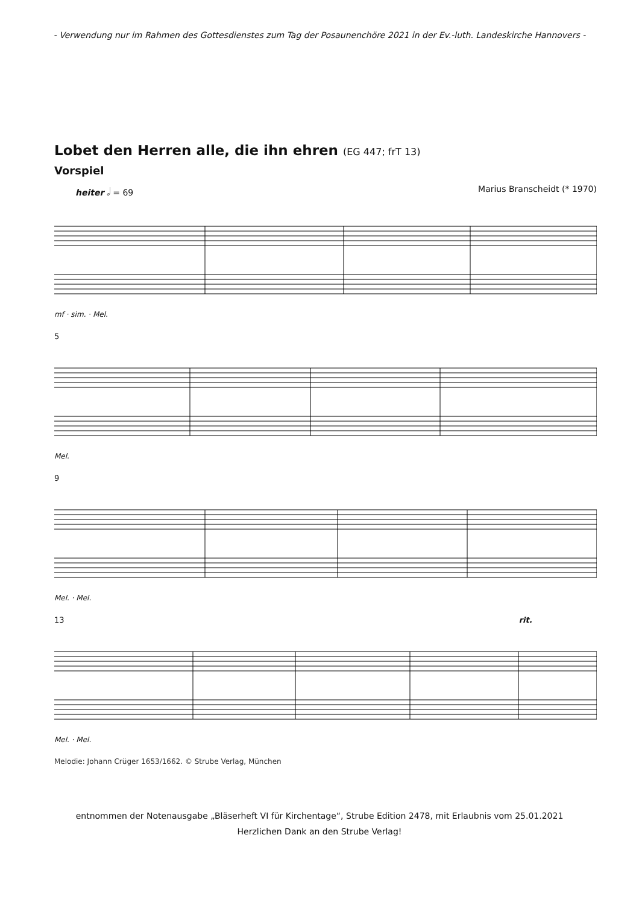- Verwendung nur im Rahmen des Gottesdienstes zum Tag der Posaunenchöre 2021 in der Ev.-luth. Landeskirche Hannovers -
Lobet den Herren alle, die ihn ehren (EG 447; frT 13)
Vorspiel
heiter 𝅗𝅥 = 69 Marius Branscheidt (* 1970)
mf · sim. · Mel.
5
Mel.
9
Mel. · Mel.
13 rit.
Mel. · Mel.
Melodie: Johann Crüger 1653/1662. © Strube Verlag, München
entnommen der Notenausgabe „Bläserheft VI für Kirchentage“, Strube Edition 2478, mit Erlaubnis vom 25.01.2021
Herzlichen Dank an den Strube Verlag!